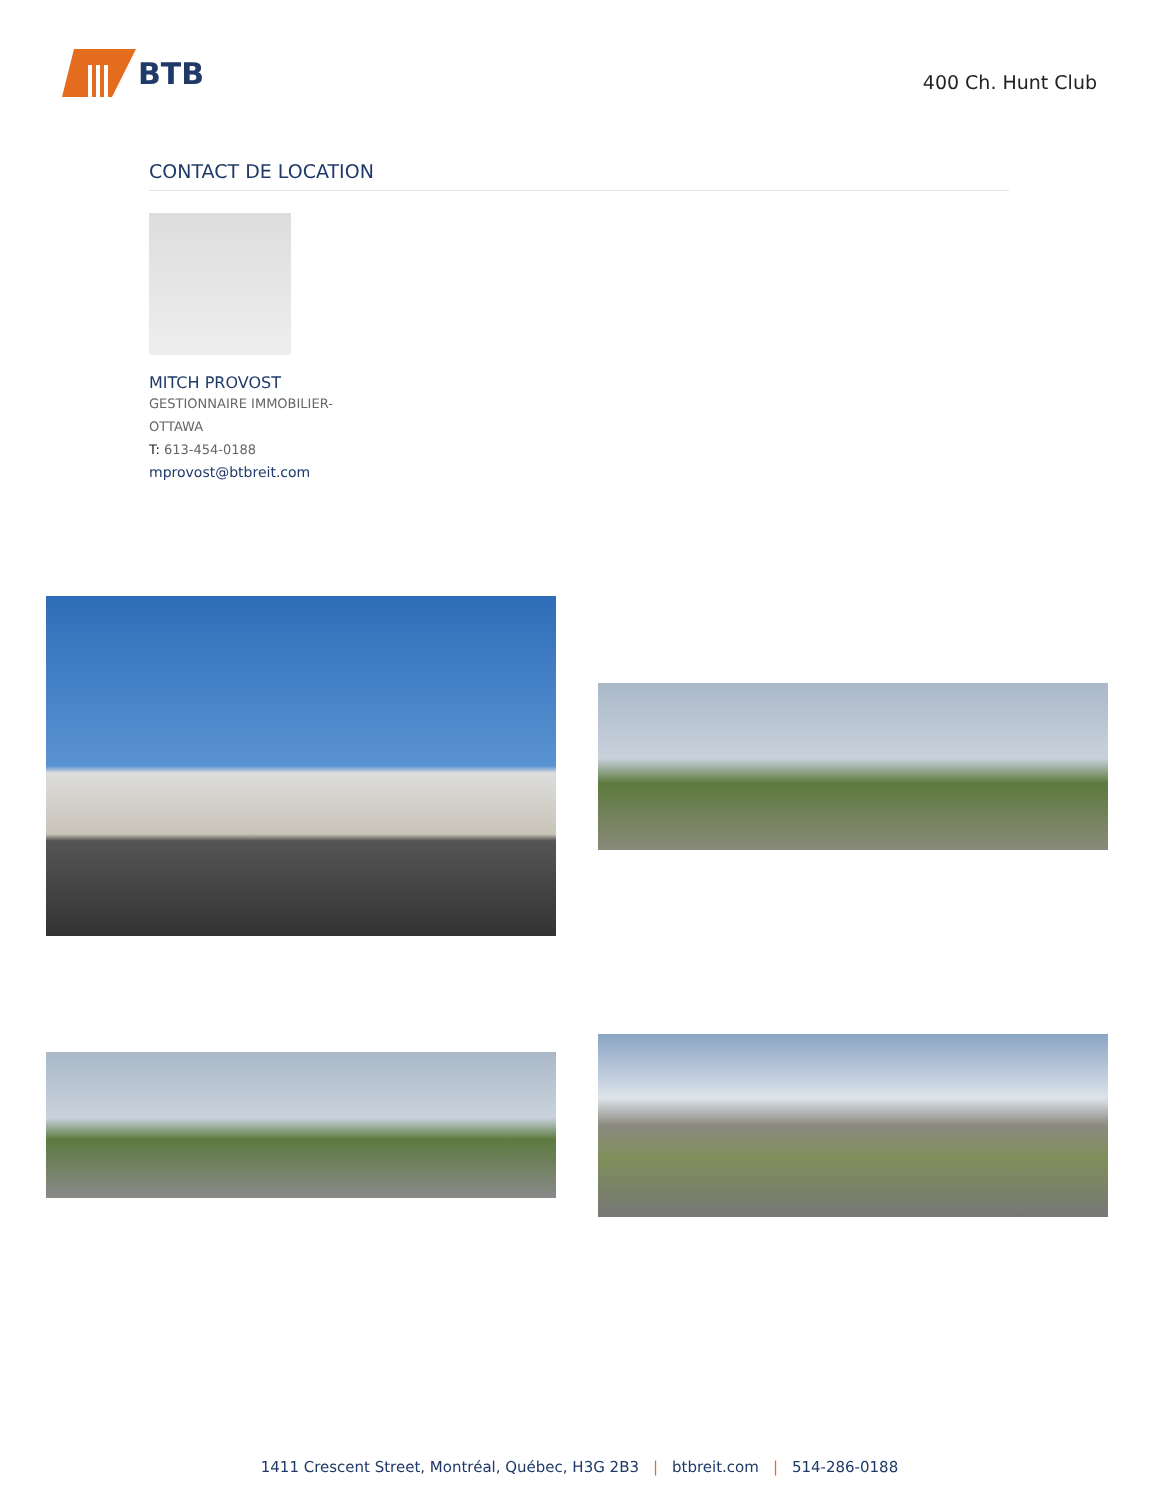BTB
400 Ch. Hunt Club
CONTACT DE LOCATION
MITCH PROVOST
GESTIONNAIRE IMMOBILIER-
OTTAWA
T: 613-454-0188
mprovost@btbreit.com
1411 Crescent Street, Montréal, Québec, H3G 2B3 | btbreit.com | 514-286-0188